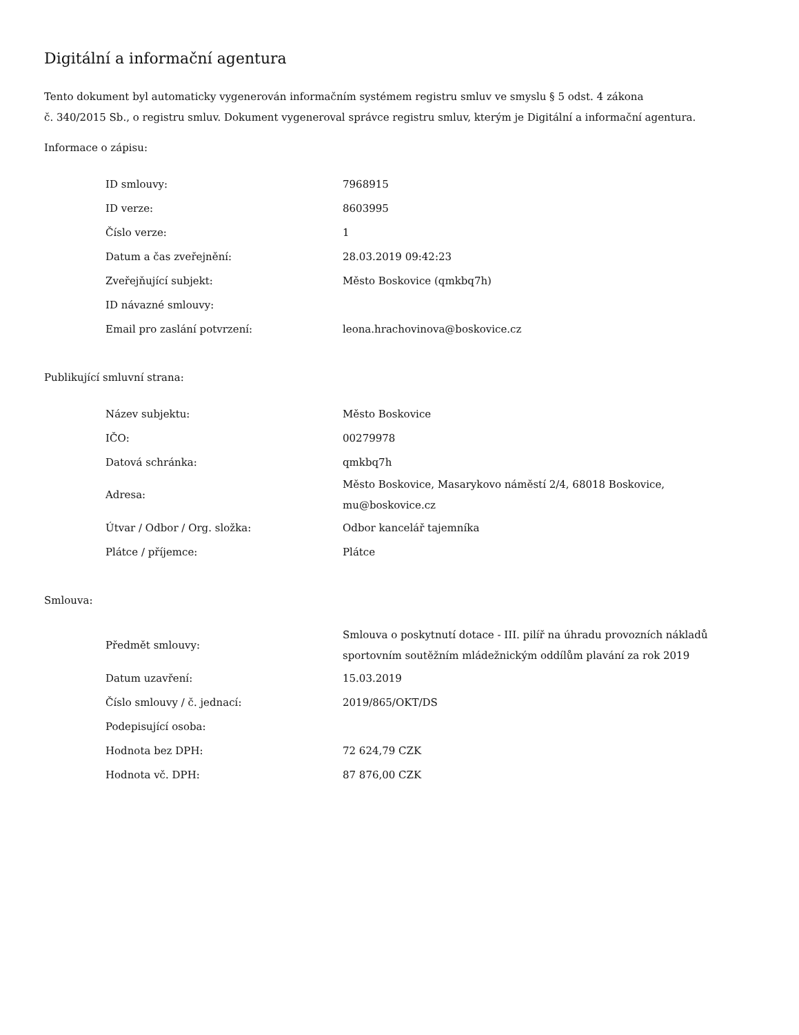Digitální a informační agentura
Tento dokument byl automaticky vygenerován informačním systémem registru smluv ve smyslu § 5 odst. 4 zákona
č. 340/2015 Sb., o registru smluv. Dokument vygeneroval správce registru smluv, kterým je Digitální a informační agentura.
Informace o zápisu:
| ID smlouvy: | 7968915 |
| ID verze: | 8603995 |
| Číslo verze: | 1 |
| Datum a čas zveřejnění: | 28.03.2019 09:42:23 |
| Zveřejňující subjekt: | Město Boskovice (qmkbq7h) |
| ID návazné smlouvy: | |
| Email pro zaslání potvrzení: | leona.hrachovinova@boskovice.cz |
Publikující smluvní strana:
| Název subjektu: | Město Boskovice |
| IČO: | 00279978 |
| Datová schránka: | qmkbq7h |
| Adresa: | Město Boskovice, Masarykovo náměstí 2/4, 68018 Boskovice, mu@boskovice.cz |
| Útvar / Odbor / Org. složka: | Odbor kancelář tajemníka |
| Plátce / příjemce: | Plátce |
Smlouva:
| Předmět smlouvy: | Smlouva o poskytnutí dotace - III. pilíř na úhradu provozních nákladů sportovním soutěžním mládežnickým oddílům plavání za rok 2019 |
| Datum uzavření: | 15.03.2019 |
| Číslo smlouvy / č. jednací: | 2019/865/OKT/DS |
| Podepisující osoba: | |
| Hodnota bez DPH: | 72 624,79 CZK |
| Hodnota vč. DPH: | 87 876,00 CZK |